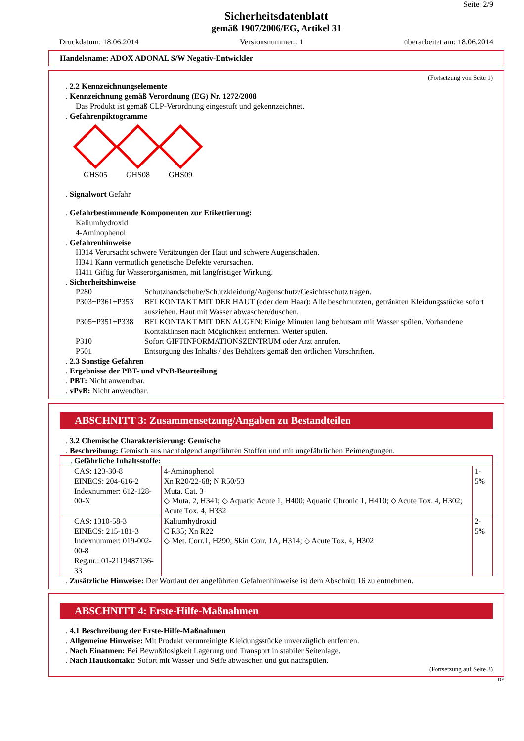Seite: 2/9
Sicherheitsdatenblatt
gemäß 1907/2006/EG, Artikel 31
Druckdatum: 18.06.2014 Versionsnummer.: 1 überarbeitet am: 18.06.2014
Handelsname: ADOX ADONAL S/W Negativ-Entwickler
(Fortsetzung von Seite 1)
. 2.2 Kennzeichnungselemente
. Kennzeichnung gemäß Verordnung (EG) Nr. 1272/2008
Das Produkt ist gemäß CLP-Verordnung eingestuft und gekennzeichnet.
. Gefahrenpiktogramme
GHS05 GHS08 GHS09
. Signalwort Gefahr
. Gefahrbestimmende Komponenten zur Etikettierung:
Kaliumhydroxid
4-Aminophenol
. Gefahrenhinweise
H314 Verursacht schwere Verätzungen der Haut und schwere Augenschäden.
H341 Kann vermutlich genetische Defekte verursachen.
H411 Giftig für Wasserorganismen, mit langfristiger Wirkung.
. Sicherheitshinweise
| P280 | Schutzhandschuhe/Schutzkleidung/Augenschutz/Gesichtsschutz tragen. |
| P303+P361+P353 | BEI KONTAKT MIT DER HAUT (oder dem Haar): Alle beschmutzten, getränkten Kleidungsstücke sofort ausziehen. Haut mit Wasser abwaschen/duschen. |
| P305+P351+P338 | BEI KONTAKT MIT DEN AUGEN: Einige Minuten lang behutsam mit Wasser spülen. Vorhandene Kontaktlinsen nach Möglichkeit entfernen. Weiter spülen. |
| P310 | Sofort GIFTINFORMATIONSZENTRUM oder Arzt anrufen. |
| P501 | Entsorgung des Inhalts / des Behälters gemäß den örtlichen Vorschriften. |
. 2.3 Sonstige Gefahren
. Ergebnisse der PBT- und vPvB-Beurteilung
. PBT: Nicht anwendbar.
. vPvB: Nicht anwendbar.
ABSCHNITT 3: Zusammensetzung/Angaben zu Bestandteilen
. 3.2 Chemische Charakterisierung: Gemische
. Beschreibung: Gemisch aus nachfolgend angeführten Stoffen und mit ungefährlichen Beimengungen.
| . Gefährliche Inhaltsstoffe: | | |
| CAS: 123-30-8 EINECS: 204-616-2 Indexnummer: 612-128-00-X | 4-Aminophenol Xn R20/22-68; N R50/53 Muta. Cat. 3 ◇ Muta. 2, H341; ◇ Aquatic Acute 1, H400; Aquatic Chronic 1, H410; ◇ Acute Tox. 4, H302; Acute Tox. 4, H332 | 1-5% |
| CAS: 1310-58-3 EINECS: 215-181-3 Indexnummer: 019-002-00-8 Reg.nr.: 01-2119487136-33 | Kaliumhydroxid C R35; Xn R22 ◇ Met. Corr.1, H290; Skin Corr. 1A, H314; ◇ Acute Tox. 4, H302 | 2-5% |
. Zusätzliche Hinweise: Der Wortlaut der angeführten Gefahrenhinweise ist dem Abschnitt 16 zu entnehmen.
ABSCHNITT 4: Erste-Hilfe-Maßnahmen
. 4.1 Beschreibung der Erste-Hilfe-Maßnahmen
. Allgemeine Hinweise: Mit Produkt verunreinigte Kleidungsstücke unverzüglich entfernen.
. Nach Einatmen: Bei Bewußtlosigkeit Lagerung und Transport in stabiler Seitenlage.
. Nach Hautkontakt: Sofort mit Wasser und Seife abwaschen und gut nachspülen.
(Fortsetzung auf Seite 3)
DE